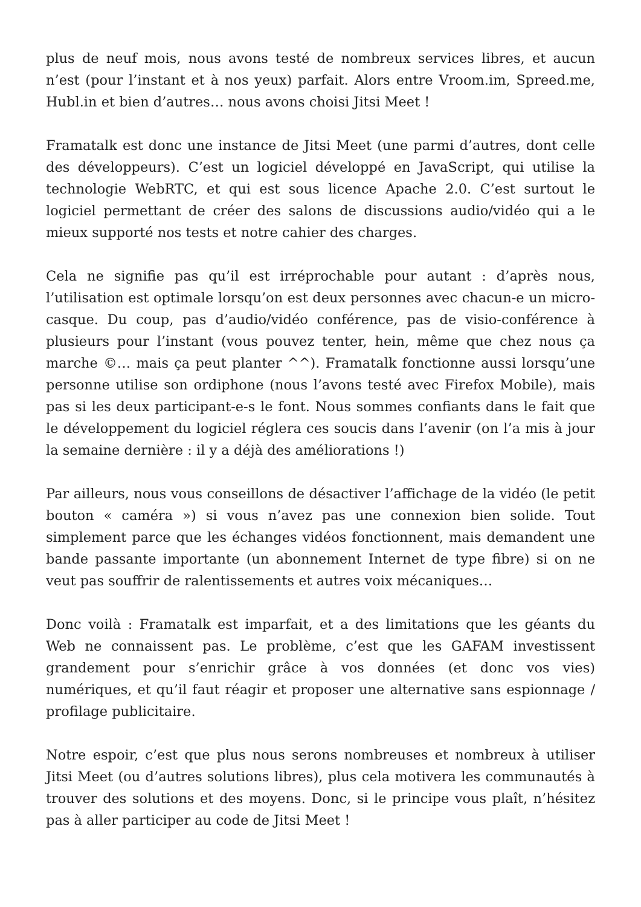plus de neuf mois, nous avons testé de nombreux services libres, et aucun n’est (pour l’instant et à nos yeux) parfait. Alors entre Vroom.im, Spreed.me, Hubl.in et bien d’autres… nous avons choisi Jitsi Meet !
Framatalk est donc une instance de Jitsi Meet (une parmi d’autres, dont celle des développeurs). C’est un logiciel développé en JavaScript, qui utilise la technologie WebRTC, et qui est sous licence Apache 2.0. C’est surtout le logiciel permettant de créer des salons de discussions audio/vidéo qui a le mieux supporté nos tests et notre cahier des charges.
Cela ne signifie pas qu’il est irréprochable pour autant : d’après nous, l’utilisation est optimale lorsqu’on est deux personnes avec chacun-e un micro-casque. Du coup, pas d’audio/vidéo conférence, pas de visio-conférence à plusieurs pour l’instant (vous pouvez tenter, hein, même que chez nous ça marche ©… mais ça peut planter ^^). Framatalk fonctionne aussi lorsqu’une personne utilise son ordiphone (nous l’avons testé avec Firefox Mobile), mais pas si les deux participant-e-s le font. Nous sommes confiants dans le fait que le développement du logiciel réglera ces soucis dans l’avenir (on l’a mis à jour la semaine dernière : il y a déjà des améliorations !)
Par ailleurs, nous vous conseillons de désactiver l’affichage de la vidéo (le petit bouton « caméra ») si vous n’avez pas une connexion bien solide. Tout simplement parce que les échanges vidéos fonctionnent, mais demandent une bande passante importante (un abonnement Internet de type fibre) si on ne veut pas souffrir de ralentissements et autres voix mécaniques…
Donc voilà : Framatalk est imparfait, et a des limitations que les géants du Web ne connaissent pas. Le problème, c’est que les GAFAM investissent grandement pour s’enrichir grâce à vos données (et donc vos vies) numériques, et qu’il faut réagir et proposer une alternative sans espionnage / profilage publicitaire.
Notre espoir, c’est que plus nous serons nombreuses et nombreux à utiliser Jitsi Meet (ou d’autres solutions libres), plus cela motivera les communautés à trouver des solutions et des moyens. Donc, si le principe vous plaît, n’hésitez pas à aller participer au code de Jitsi Meet !